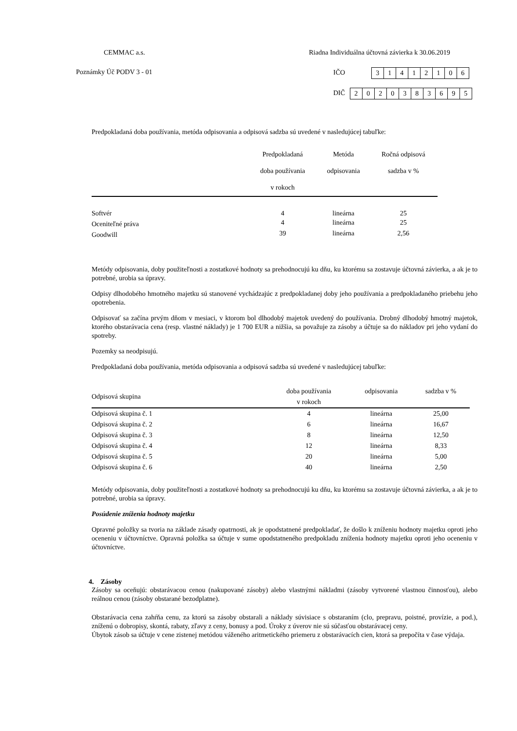CEMMAC a.s.
Riadna Individuálna účtovná závierka k 30.06.2019
Poznámky Úč PODV 3 - 01 IČO 31412106
DIČ 2020383695
Predpokladaná doba používania, metóda odpisovania a odpisová sadzba sú uvedené v nasledujúcej tabuľke:
| | Predpokladaná doba používania v rokoch | Metóda odpisovania | Ročná odpisová sadzba v % |
| --- | --- | --- | --- |
| Softvér | 4 | lineárna | 25 |
| Oceniteľné práva | 4 | lineárna | 25 |
| Goodwill | 39 | lineárna | 2,56 |
Metódy odpisovania, doby použiteľnosti a zostatkové hodnoty sa prehodnocujú ku dňu, ku ktorému sa zostavuje účtovná závierka, a ak je to potrebné, urobia sa úpravy.
Odpisy dlhodobého hmotného majetku sú stanovené vychádzajúc z predpokladanej doby jeho používania a predpokladaného priebehu jeho opotrebenia.
Odpisovať sa začína prvým dňom v mesiaci, v ktorom bol dlhodobý majetok uvedený do používania. Drobný dlhodobý hmotný majetok, ktorého obstarávacia cena (resp. vlastné náklady) je 1 700 EUR a nižšia, sa považuje za zásoby a účtuje sa do nákladov pri jeho vydaní do spotreby.
Pozemky sa neodpisujú.
Predpokladaná doba používania, metóda odpisovania a odpisová sadzba sú uvedené v nasledujúcej tabuľke:
| Odpisová skupina | doba používania v rokoch | odpisovania | sadzba v % |
| --- | --- | --- | --- |
| Odpisová skupina č. 1 | 4 | lineárna | 25,00 |
| Odpisová skupina č. 2 | 6 | lineárna | 16,67 |
| Odpisová skupina č. 3 | 8 | lineárna | 12,50 |
| Odpisová skupina č. 4 | 12 | lineárna | 8,33 |
| Odpisová skupina č. 5 | 20 | lineárna | 5,00 |
| Odpisová skupina č. 6 | 40 | lineárna | 2,50 |
Metódy odpisovania, doby použiteľnosti a zostatkové hodnoty sa prehodnocujú ku dňu, ku ktorému sa zostavuje účtovná závierka, a ak je to potrebné, urobia sa úpravy.
Posúdenie zníženia hodnoty majetku
Opravné položky sa tvoria na základe zásady opatrnosti, ak je opodstatnené predpokladať, že došlo k zníženiu hodnoty majetku oproti jeho oceneniu v účtovníctve. Opravná položka sa účtuje v sume opodstatneného predpokladu zníženia hodnoty majetku oproti jeho oceneniu v účtovníctve.
4. Zásoby
Zásoby sa oceňujú: obstarávacou cenou (nakupované zásoby) alebo vlastnými nákladmi (zásoby vytvorené vlastnou činnosťou), alebo reálnou cenou (zásoby obstarané bezodplatne).
Obstarávacia cena zahŕňa cenu, za ktorú sa zásoby obstarali a náklady súvisiace s obstaraním (clo, prepravu, poistné, provízie, a pod.), zníženú o dobropisy, skontá, rabaty, zľavy z ceny, bonusy a pod. Úroky z úverov nie sú súčasťou obstarávacej ceny.
Úbytok zásob sa účtuje v cene zistenej metódou váženého aritmetického priemeru z obstarávacích cien, ktorá sa prepočíta v čase výdaja.